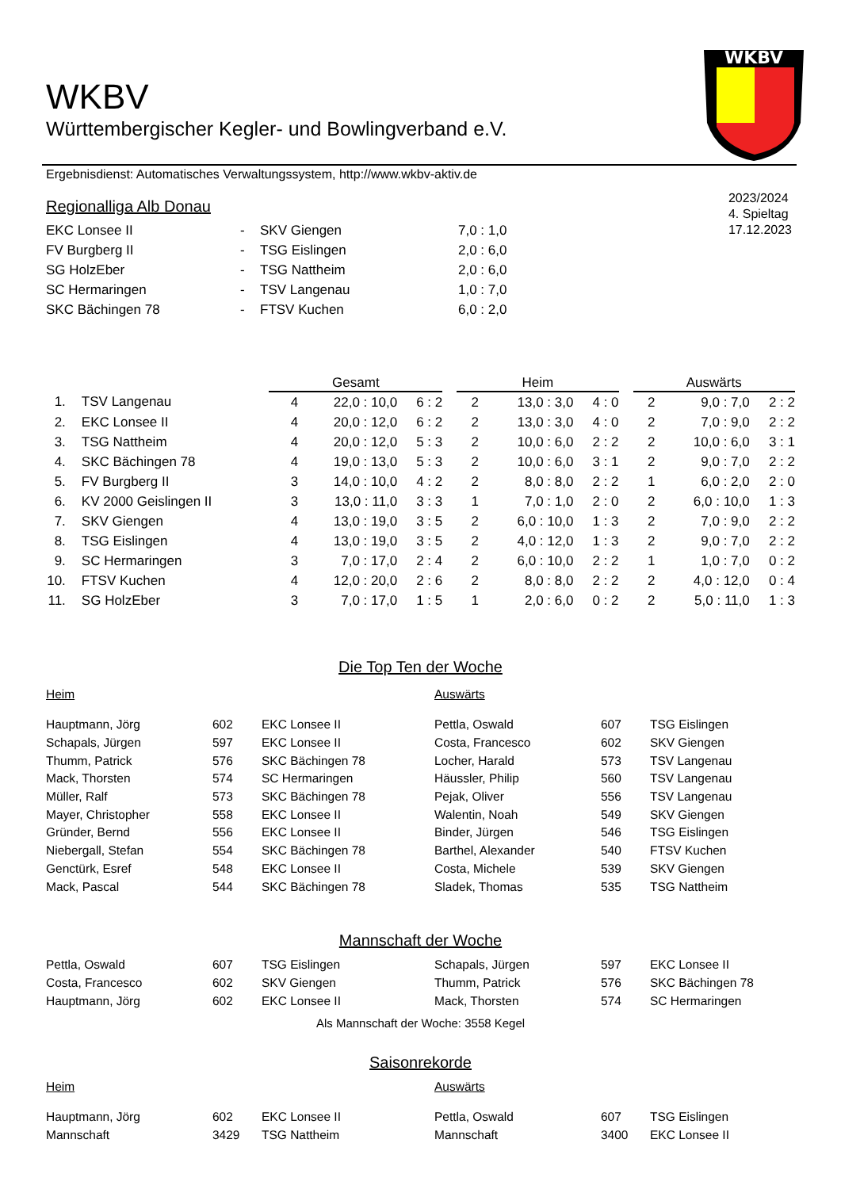WKBV
WKBV
Württembergischer Kegler- und Bowlingverband e.V.
Ergebnisdienst: Automatisches Verwaltungssystem, http://www.wkbv-aktiv.de
2023/2024
4. Spieltag
17.12.2023
Regionalliga Alb Donau
| EKC Lonsee II | - | SKV Giengen | 7,0 : 1,0 |
| FV Burgberg II | - | TSG Eislingen | 2,0 : 6,0 |
| SG HolzEber | - | TSG Nattheim | 2,0 : 6,0 |
| SC Hermaringen | - | TSV Langenau | 1,0 : 7,0 |
| SKC Bächingen 78 | - | FTSV Kuchen | 6,0 : 2,0 |
| | | Gesamt | | | | Heim | | | | Auswärts | | |
| --- | --- | --- | --- | --- | --- | --- | --- | --- | --- | --- | --- | --- |
| 1. | TSV Langenau | 4 | 22,0 : 10,0 | 6 : 2 | | 2 | 13,0 : 3,0 | 4 : 0 | | 2 | 9,0 : 7,0 | 2 : 2 |
| 2. | EKC Lonsee II | 4 | 20,0 : 12,0 | 6 : 2 | | 2 | 13,0 : 3,0 | 4 : 0 | | 2 | 7,0 : 9,0 | 2 : 2 |
| 3. | TSG Nattheim | 4 | 20,0 : 12,0 | 5 : 3 | | 2 | 10,0 : 6,0 | 2 : 2 | | 2 | 10,0 : 6,0 | 3 : 1 |
| 4. | SKC Bächingen 78 | 4 | 19,0 : 13,0 | 5 : 3 | | 2 | 10,0 : 6,0 | 3 : 1 | | 2 | 9,0 : 7,0 | 2 : 2 |
| 5. | FV Burgberg II | 3 | 14,0 : 10,0 | 4 : 2 | | 2 | 8,0 : 8,0 | 2 : 2 | | 1 | 6,0 : 2,0 | 2 : 0 |
| 6. | KV 2000 Geislingen II | 3 | 13,0 : 11,0 | 3 : 3 | | 1 | 7,0 : 1,0 | 2 : 0 | | 2 | 6,0 : 10,0 | 1 : 3 |
| 7. | SKV Giengen | 4 | 13,0 : 19,0 | 3 : 5 | | 2 | 6,0 : 10,0 | 1 : 3 | | 2 | 7,0 : 9,0 | 2 : 2 |
| 8. | TSG Eislingen | 4 | 13,0 : 19,0 | 3 : 5 | | 2 | 4,0 : 12,0 | 1 : 3 | | 2 | 9,0 : 7,0 | 2 : 2 |
| 9. | SC Hermaringen | 3 | 7,0 : 17,0 | 2 : 4 | | 2 | 6,0 : 10,0 | 2 : 2 | | 1 | 1,0 : 7,0 | 0 : 2 |
| 10. | FTSV Kuchen | 4 | 12,0 : 20,0 | 2 : 6 | | 2 | 8,0 : 8,0 | 2 : 2 | | 2 | 4,0 : 12,0 | 0 : 4 |
| 11. | SG HolzEber | 3 | 7,0 : 17,0 | 1 : 5 | | 1 | 2,0 : 6,0 | 0 : 2 | | 2 | 5,0 : 11,0 | 1 : 3 |
Die Top Ten der Woche
| Heim | | | Auswärts | | |
| Hauptmann, Jörg | 602 | EKC Lonsee II | Pettla, Oswald | 607 | TSG Eislingen |
| Schapals, Jürgen | 597 | EKC Lonsee II | Costa, Francesco | 602 | SKV Giengen |
| Thumm, Patrick | 576 | SKC Bächingen 78 | Locher, Harald | 573 | TSV Langenau |
| Mack, Thorsten | 574 | SC Hermaringen | Häussler, Philip | 560 | TSV Langenau |
| Müller, Ralf | 573 | SKC Bächingen 78 | Pejak, Oliver | 556 | TSV Langenau |
| Mayer, Christopher | 558 | EKC Lonsee II | Walentin, Noah | 549 | SKV Giengen |
| Gründer, Bernd | 556 | EKC Lonsee II | Binder, Jürgen | 546 | TSG Eislingen |
| Niebergall, Stefan | 554 | SKC Bächingen 78 | Barthel, Alexander | 540 | FTSV Kuchen |
| Genctürk, Esref | 548 | EKC Lonsee II | Costa, Michele | 539 | SKV Giengen |
| Mack, Pascal | 544 | SKC Bächingen 78 | Sladek, Thomas | 535 | TSG Nattheim |
Mannschaft der Woche
| Pettla, Oswald | 607 | TSG Eislingen | Schapals, Jürgen | 597 | EKC Lonsee II |
| Costa, Francesco | 602 | SKV Giengen | Thumm, Patrick | 576 | SKC Bächingen 78 |
| Hauptmann, Jörg | 602 | EKC Lonsee II | Mack, Thorsten | 574 | SC Hermaringen |
Als Mannschaft der Woche: 3558 Kegel
Saisonrekorde
| Heim | | | Auswärts | | |
| Hauptmann, Jörg | 602 | EKC Lonsee II | Pettla, Oswald | 607 | TSG Eislingen |
| Mannschaft | 3429 | TSG Nattheim | Mannschaft | 3400 | EKC Lonsee II |